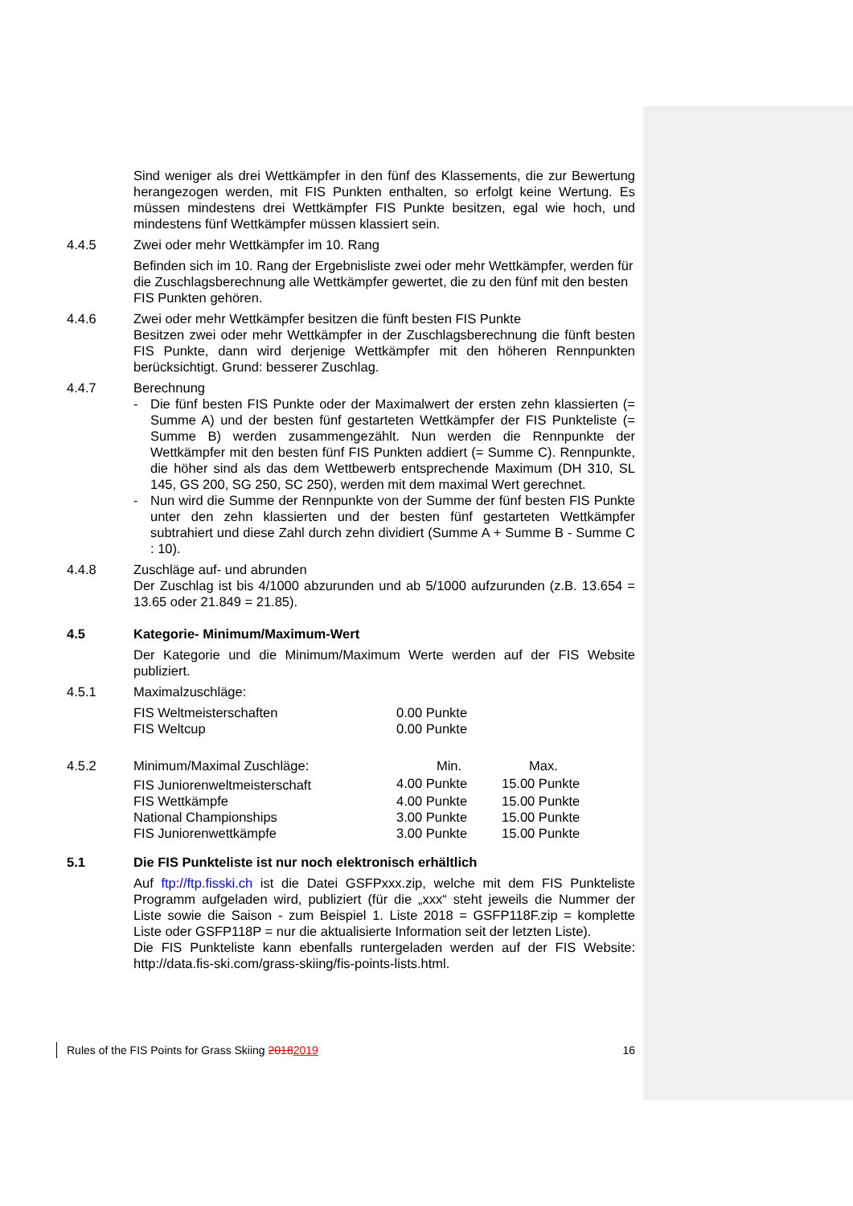Sind weniger als drei Wettkämpfer in den fünf des Klassements, die zur Bewertung herangezogen werden, mit FIS Punkten enthalten, so erfolgt keine Wertung. Es müssen mindestens drei Wettkämpfer FIS Punkte besitzen, egal wie hoch, und mindestens fünf Wettkämpfer müssen klassiert sein.
4.4.5 Zwei oder mehr Wettkämpfer im 10. Rang
Befinden sich im 10. Rang der Ergebnisliste zwei oder mehr Wettkämpfer, werden für die Zuschlagsberechnung alle Wettkämpfer gewertet, die zu den fünf mit den besten FIS Punkten gehören.
4.4.6 Zwei oder mehr Wettkämpfer besitzen die fünft besten FIS Punkte
Besitzen zwei oder mehr Wettkämpfer in der Zuschlagsberechnung die fünft besten FIS Punkte, dann wird derjenige Wettkämpfer mit den höheren Rennpunkten berücksichtigt. Grund: besserer Zuschlag.
4.4.7 Berechnung
- Die fünf besten FIS Punkte oder der Maximalwert der ersten zehn klassierten (= Summe A) und der besten fünf gestarteten Wettkämpfer der FIS Punkteliste (= Summe B) werden zusammengezählt. Nun werden die Rennpunkte der Wettkämpfer mit den besten fünf FIS Punkten addiert (= Summe C). Rennpunkte, die höher sind als das dem Wettbewerb entsprechende Maximum (DH 310, SL 145, GS 200, SG 250, SC 250), werden mit dem maximal Wert gerechnet.
- Nun wird die Summe der Rennpunkte von der Summe der fünf besten FIS Punkte unter den zehn klassierten und der besten fünf gestarteten Wettkämpfer subtrahiert und diese Zahl durch zehn dividiert (Summe A + Summe B - Summe C : 10).
4.4.8 Zuschläge auf- und abrunden
Der Zuschlag ist bis 4/1000 abzurunden und ab 5/1000 aufzurunden (z.B. 13.654 = 13.65 oder 21.849 = 21.85).
4.5 Kategorie- Minimum/Maximum-Wert
Der Kategorie und die Minimum/Maximum Werte werden auf der FIS Website publiziert.
4.5.1 Maximalzuschläge:
| FIS Weltmeisterschaften | 0.00 Punkte |
| FIS Weltcup | 0.00 Punkte |
| 4.5.2 | Minimum/Maximal Zuschläge: | Min. | Max. |
| | FIS Juniorenweltmeisterschaft | 4.00 Punkte | 15.00 Punkte |
| | FIS Wettkämpfe | 4.00 Punkte | 15.00 Punkte |
| | National Championships | 3.00 Punkte | 15.00 Punkte |
| | FIS Juniorenwettkämpfe | 3.00 Punkte | 15.00 Punkte |
5.1 Die FIS Punkteliste ist nur noch elektronisch erhältlich
Auf ftp://ftp.fisski.ch ist die Datei GSFPxxx.zip, welche mit dem FIS Punkteliste Programm aufgeladen wird, publiziert (für die „xxx“ steht jeweils die Nummer der Liste sowie die Saison - zum Beispiel 1. Liste 2018 = GSFP118F.zip = komplette Liste oder GSFP118P = nur die aktualisierte Information seit der letzten Liste).
Die FIS Punkteliste kann ebenfalls runtergeladen werden auf der FIS Website: http://data.fis-ski.com/grass-skiing/fis-points-lists.html.
Rules of the FIS Points for Grass Skiing 20182019 16